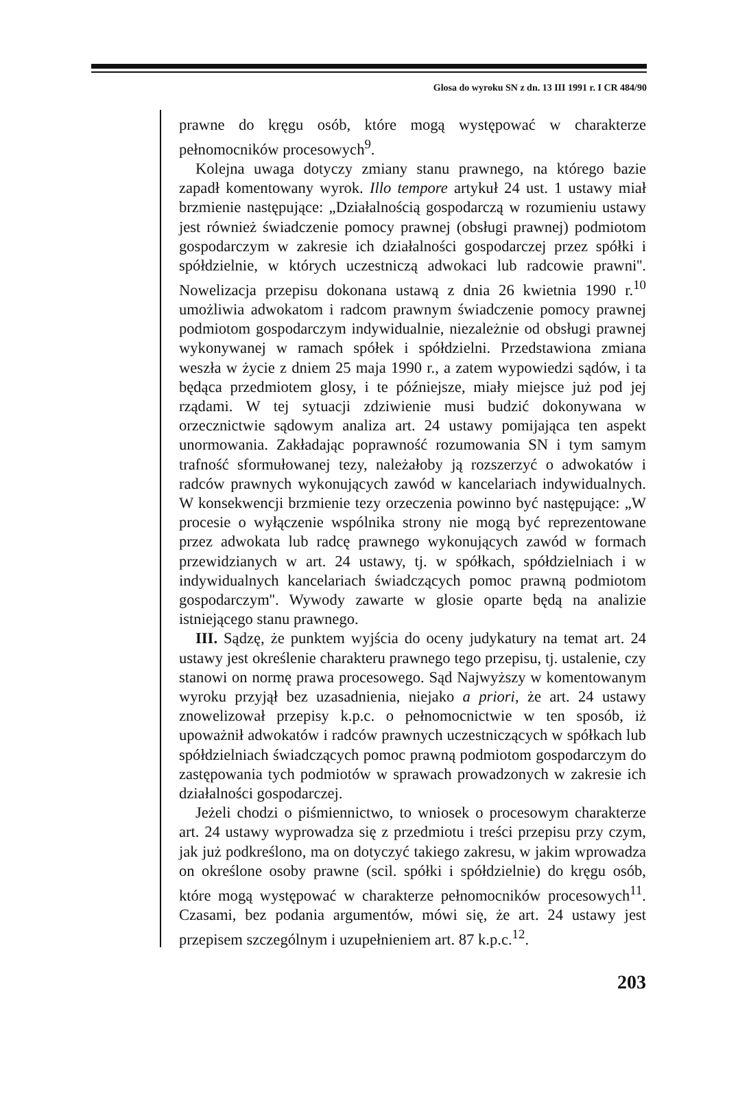Glosa do wyroku SN z dn. 13 III 1991 r. I CR 484/90
prawne do kręgu osób, które mogą występować w charakterze pełnomocników procesowych<sup>9</sup>.
Kolejna uwaga dotyczy zmiany stanu prawnego, na którego bazie zapadł komentowany wyrok. Illo tempore artykuł 24 ust. 1 ustawy miał brzmienie następujące: „Działalnością gospodarczą w rozumieniu ustawy jest również świadczenie pomocy prawnej (obsługi prawnej) podmiotom gospodarczym w zakresie ich działalności gospodarczej przez spółki i spółdzielnie, w których uczestniczą adwokaci lub radcowie prawni''. Nowelizacja przepisu dokonana ustawą z dnia 26 kwietnia 1990 r.<sup>10</sup> umożliwia adwokatom i radcom prawnym świadczenie pomocy prawnej podmiotom gospodarczym indywidualnie, niezależnie od obsługi prawnej wykonywanej w ramach spółek i spółdzielni. Przedstawiona zmiana weszła w życie z dniem 25 maja 1990 r., a zatem wypowiedzi sądów, i ta będąca przedmiotem glosy, i te późniejsze, miały miejsce już pod jej rządami. W tej sytuacji zdziwienie musi budzić dokonywana w orzecznictwie sądowym analiza art. 24 ustawy pomijająca ten aspekt unormowania. Zakładając poprawność rozumowania SN i tym samym trafność sformułowanej tezy, należałoby ją rozszerzyć o adwokatów i radców prawnych wykonujących zawód w kancelariach indywidualnych. W konsekwencji brzmienie tezy orzeczenia powinno być następujące: „W procesie o wyłączenie wspólnika strony nie mogą być reprezentowane przez adwokata lub radcę prawnego wykonujących zawód w formach przewidzianych w art. 24 ustawy, tj. w spółkach, spółdzielniach i w indywidualnych kancelariach świadczących pomoc prawną podmiotom gospodarczym''. Wywody zawarte w glosie oparte będą na analizie istniejącego stanu prawnego.
III. Sądzę, że punktem wyjścia do oceny judykatury na temat art. 24 ustawy jest określenie charakteru prawnego tego przepisu, tj. ustalenie, czy stanowi on normę prawa procesowego. Sąd Najwyższy w komentowanym wyroku przyjął bez uzasadnienia, niejako a priori, że art. 24 ustawy znowelizował przepisy k.p.c. o pełnomocnictwie w ten sposób, iż upoważnił adwokatów i radców prawnych uczestniczących w spółkach lub spółdzielniach świadczących pomoc prawną podmiotom gospodarczym do zastępowania tych podmiotów w sprawach prowadzonych w zakresie ich działalności gospodarczej.
Jeżeli chodzi o piśmiennictwo, to wniosek o procesowym charakterze art. 24 ustawy wyprowadza się z przedmiotu i treści przepisu przy czym, jak już podkreślono, ma on dotyczyć takiego zakresu, w jakim wprowadza on określone osoby prawne (scil. spółki i spółdzielnie) do kręgu osób, które mogą występować w charakterze pełnomocników procesowych<sup>11</sup>. Czasami, bez podania argumentów, mówi się, że art. 24 ustawy jest przepisem szczególnym i uzupełnieniem art. 87 k.p.c.<sup>12</sup>.
203